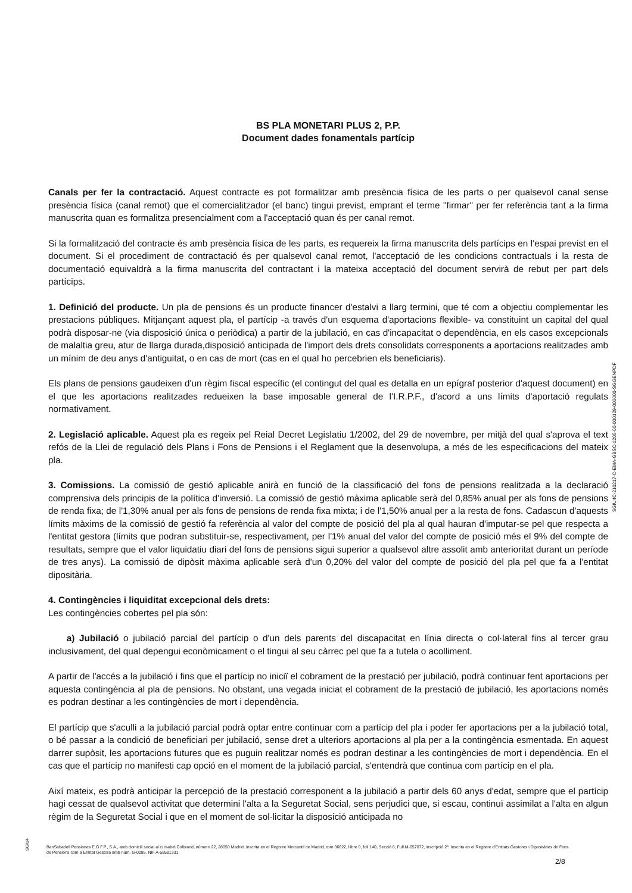BS PLA MONETARI PLUS 2, P.P.
Document dades fonamentals partícip
Canals per fer la contractació. Aquest contracte es pot formalitzar amb presència física de les parts o per qualsevol canal sense presència física (canal remot) que el comercialitzador (el banc) tingui previst, emprant el terme "firmar" per fer referència tant a la firma manuscrita quan es formalitza presencialment com a l'acceptació quan és per canal remot.
Si la formalització del contracte és amb presència física de les parts, es requereix la firma manuscrita dels partícips en l'espai previst en el document. Si el procediment de contractació és per qualsevol canal remot, l'acceptació de les condicions contractuals i la resta de documentació equivaldrà a la firma manuscrita del contractant i la mateixa acceptació del document servirà de rebut per part dels partícips.
1. Definició del producte. Un pla de pensions és un producte financer d'estalvi a llarg termini, que té com a objectiu complementar les prestacions públiques. Mitjançant aquest pla, el partícip -a través d'un esquema d'aportacions flexible- va constituint un capital del qual podrà disposar-ne (via disposició única o periòdica) a partir de la jubilació, en cas d'incapacitat o dependència, en els casos excepcionals de malaltia greu, atur de llarga durada,disposició anticipada de l'import dels drets consolidats corresponents a aportacions realitzades amb un mínim de deu anys d'antiguitat, o en cas de mort (cas en el qual ho percebrien els beneficiaris).
Els plans de pensions gaudeixen d'un règim fiscal específic (el contingut del qual es detalla en un epígraf posterior d'aquest document) en el que les aportacions realitzades redueixen la base imposable general de l'I.R.P.F., d'acord a uns límits d'aportació regulats normativament.
2. Legislació aplicable. Aquest pla es regeix pel Reial Decret Legislatiu 1/2002, del 29 de novembre, per mitjà del qual s'aprova el text refós de la Llei de regulació dels Plans i Fons de Pensions i el Reglament que la desenvolupa, a més de les especificacions del mateix pla.
3. Comissions. La comissió de gestió aplicable anirà en funció de la classificació del fons de pensions realitzada a la declaració comprensiva dels principis de la política d'inversió. La comissió de gestió màxima aplicable serà del 0,85% anual per als fons de pensions de renda fixa; de l'1,30% anual per als fons de pensions de renda fixa mixta; i de l'1,50% anual per a la resta de fons. Cadascun d'aquests límits màxims de la comissió de gestió fa referència al valor del compte de posició del pla al qual hauran d'imputar-se pel que respecta a l'entitat gestora (límits que podran substituir-se, respectivament, per l'1% anual del valor del compte de posició més el 9% del compte de resultats, sempre que el valor liquidatiu diari del fons de pensions sigui superior a qualsevol altre assolit amb anterioritat durant un període de tres anys). La comissió de dipòsit màxima aplicable serà d'un 0,20% del valor del compte de posició del pla pel que fa a l'entitat dipositària.
4. Contingències i liquiditat excepcional dels drets:
Les contingències cobertes pel pla són:
a) Jubilació o jubilació parcial del partícip o d'un dels parents del discapacitat en línia directa o col·lateral fins al tercer grau inclusivament, del qual depengui econòmicament o el tingui al seu càrrec pel que fa a tutela o acolliment.
A partir de l'accés a la jubilació i fins que el partícip no iniciï el cobrament de la prestació per jubilació, podrà continuar fent aportacions per aquesta contingència al pla de pensions. No obstant, una vegada iniciat el cobrament de la prestació de jubilació, les aportacions només es podran destinar a les contingències de mort i dependència.
El partícip que s'aculli a la jubilació parcial podrà optar entre continuar com a partícip del pla i poder fer aportacions per a la jubilació total, o bé passar a la condició de beneficiari per jubilació, sense dret a ulteriors aportacions al pla per a la contingència esmentada. En aquest darrer supòsit, les aportacions futures que es puguin realitzar només es podran destinar a les contingències de mort i dependència. En el cas que el partícip no manifesti cap opció en el moment de la jubilació parcial, s'entendrà que continua com partícip en el pla.
Així mateix, es podrà anticipar la percepció de la prestació corresponent a la jubilació a partir dels 60 anys d'edat, sempre que el partícip hagi cessat de qualsevol activitat que determini l'alta a la Seguretat Social, sens perjudici que, si escau, continuï assimilat a l'alta en algun règim de la Seguretat Social i que en el moment de sol·licitar la disposició anticipada no
SGIU4C-210217-C-EMA-GBSC-1205-00-000129-000000-SGGENPDF
SGIU4
BanSabadell Pensiones E.G.F.P., S.A., amb domicili social al c/ Isabel Colbrand, número 22, 28050 Madrid. Inscrita en el Registre Mercantil de Madrid, tom 36622, llibre 0, foli 140, Secció 8, Full M-657072, inscripció 2ª. Inscrita en el Registre d'Entitats Gestores i Dipositàries de Fons de Pensions com a Entitat Gestora amb núm. G-0085. NIF A-58581331.
2/8